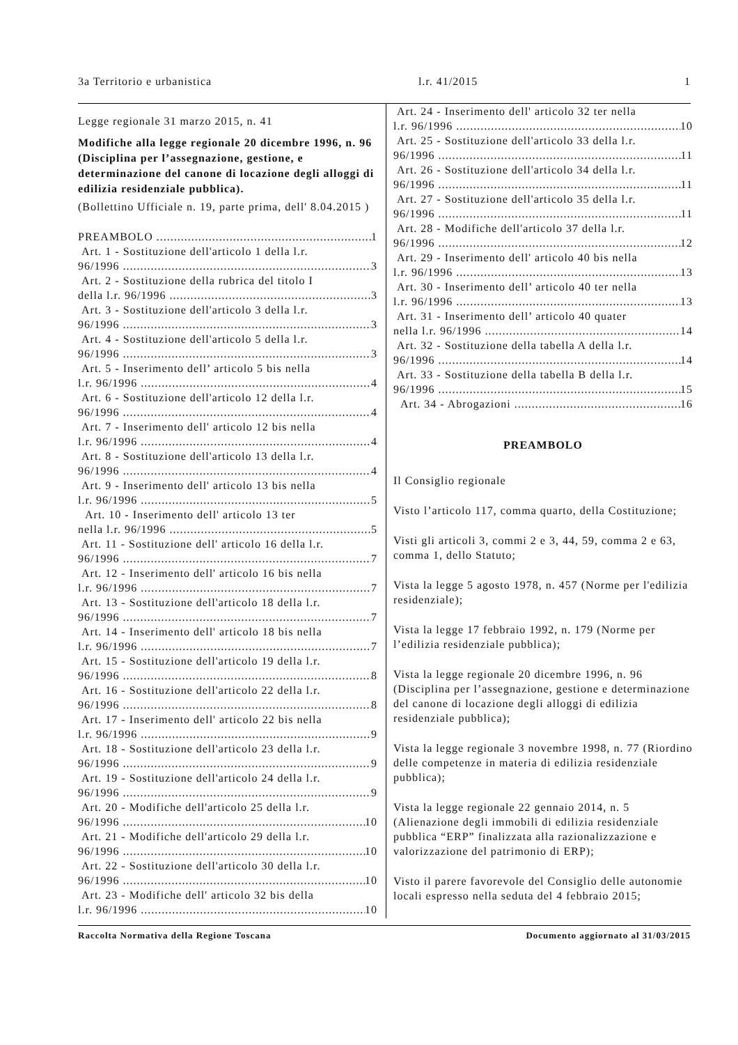3a Territorio e urbanistica l.r. 41/2015 1
Legge regionale 31 marzo 2015, n. 41
Modifiche alla legge regionale 20 dicembre 1996, n. 96 (Disciplina per l’assegnazione, gestione, e determinazione del canone di locazione degli alloggi di edilizia residenziale pubblica).
(Bollettino Ufficiale n. 19, parte prima, dell' 8.04.2015 )
PREAMBOLO 1
Art. 1 - Sostituzione dell'articolo 1 della l.r.
96/1996 3
Art. 2 - Sostituzione della rubrica del titolo I
della l.r. 96/1996 3
Art. 3 - Sostituzione dell'articolo 3 della l.r.
96/1996 3
Art. 4 - Sostituzione dell'articolo 5 della l.r.
96/1996 3
Art. 5 - Inserimento dell’ articolo 5 bis nella
l.r. 96/1996 4
Art. 6 - Sostituzione dell'articolo 12 della l.r.
96/1996 4
Art. 7 - Inserimento dell' articolo 12 bis nella
l.r. 96/1996 4
Art. 8 - Sostituzione dell'articolo 13 della l.r.
96/1996 4
Art. 9 - Inserimento dell' articolo 13 bis nella
l.r. 96/1996 5
Art. 10 - Inserimento dell' articolo 13 ter
nella l.r. 96/1996 5
Art. 11 - Sostituzione dell' articolo 16 della l.r.
96/1996 7
Art. 12 - Inserimento dell' articolo 16 bis nella
l.r. 96/1996 7
Art. 13 - Sostituzione dell'articolo 18 della l.r.
96/1996 7
Art. 14 - Inserimento dell' articolo 18 bis nella
l.r. 96/1996 7
Art. 15 - Sostituzione dell'articolo 19 della l.r.
96/1996 8
Art. 16 - Sostituzione dell'articolo 22 della l.r.
96/1996 8
Art. 17 - Inserimento dell' articolo 22 bis nella
l.r. 96/1996 9
Art. 18 - Sostituzione dell'articolo 23 della l.r.
96/1996 9
Art. 19 - Sostituzione dell'articolo 24 della l.r.
96/1996 9
Art. 20 - Modifiche dell'articolo 25 della l.r.
96/1996 10
Art. 21 - Modifiche dell'articolo 29 della l.r.
96/1996 10
Art. 22 - Sostituzione dell'articolo 30 della l.r.
96/1996 10
Art. 23 - Modifiche dell' articolo 32 bis della
l.r. 96/1996 10
Art. 24 - Inserimento dell' articolo 32 ter nella
l.r. 96/1996 10
Art. 25 - Sostituzione dell'articolo 33 della l.r.
96/1996 11
Art. 26 - Sostituzione dell'articolo 34 della l.r.
96/1996 11
Art. 27 - Sostituzione dell'articolo 35 della l.r.
96/1996 11
Art. 28 - Modifiche dell'articolo 37 della l.r.
96/1996 12
Art. 29 - Inserimento dell' articolo 40 bis nella
l.r. 96/1996 13
Art. 30 - Inserimento dell’ articolo 40 ter nella
l.r. 96/1996 13
Art. 31 - Inserimento dell’ articolo 40 quater
nella l.r. 96/1996 14
Art. 32 - Sostituzione della tabella A della l.r.
96/1996 14
Art. 33 - Sostituzione della tabella B della l.r.
96/1996 15
Art. 34 - Abrogazioni 16
PREAMBOLO
Il Consiglio regionale
Visto l’articolo 117, comma quarto, della Costituzione;
Visti gli articoli 3, commi 2 e 3, 44, 59, comma 2 e 63, comma 1, dello Statuto;
Vista la legge 5 agosto 1978, n. 457 (Norme per l'edilizia residenziale);
Vista la legge 17 febbraio 1992, n. 179 (Norme per l’edilizia residenziale pubblica);
Vista la legge regionale 20 dicembre 1996, n. 96 (Disciplina per l’assegnazione, gestione e determinazione del canone di locazione degli alloggi di edilizia residenziale pubblica);
Vista la legge regionale 3 novembre 1998, n. 77 (Riordino delle competenze in materia di edilizia residenziale pubblica);
Vista la legge regionale 22 gennaio 2014, n. 5 (Alienazione degli immobili di edilizia residenziale pubblica “ERP” finalizzata alla razionalizzazione e valorizzazione del patrimonio di ERP);
Visto il parere favorevole del Consiglio delle autonomie locali espresso nella seduta del 4 febbraio 2015;
Raccolta Normativa della Regione Toscana Documento aggiornato al 31/03/2015